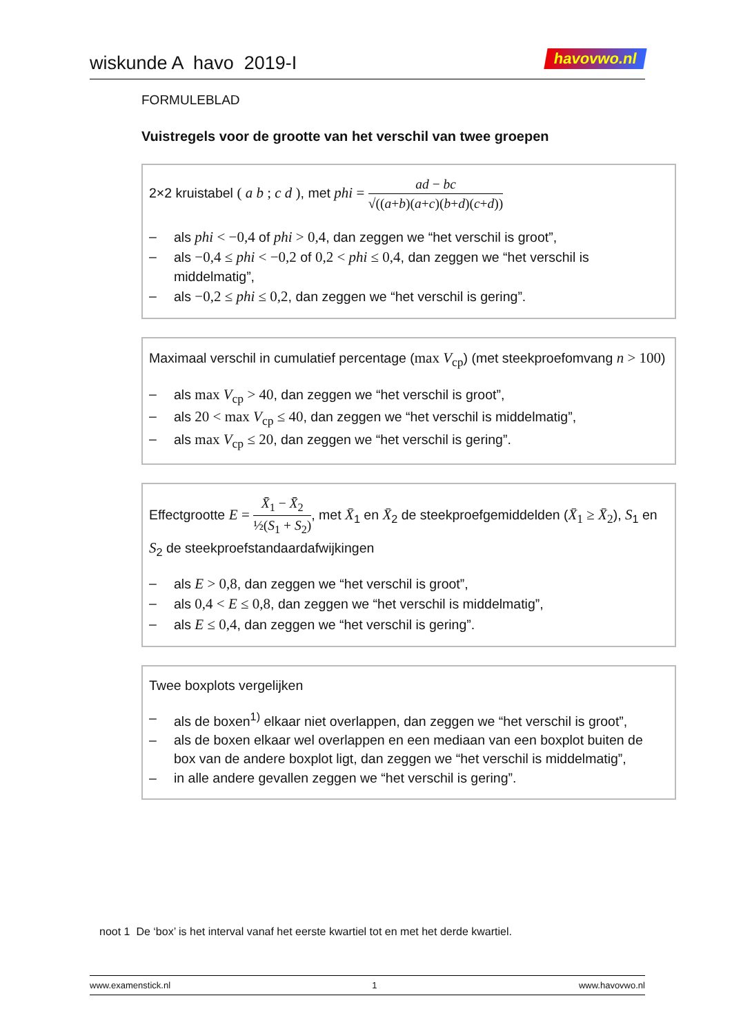wiskunde A havo 2019-I havovwo.nl
FORMULEBLAD
Vuistregels voor de grootte van het verschil van twee groepen
2×2 kruistabel ( a b ; c d ), met phi = ad − bc √((a+b)(a+c)(b+d)(c+d))
– als phi < −0,4 of phi > 0,4, dan zeggen we “het verschil is groot”,
– als −0,4 ≤ phi < −0,2 of 0,2 < phi ≤ 0,4, dan zeggen we “het verschil is middelmatig”,
– als −0,2 ≤ phi ≤ 0,2, dan zeggen we “het verschil is gering”.
Maximaal verschil in cumulatief percentage (max V<sub>cp</sub>) (met steekproefomvang n > 100)
– als max V<sub>cp</sub> > 40, dan zeggen we “het verschil is groot”,
– als 20 < max V<sub>cp</sub> ≤ 40, dan zeggen we “het verschil is middelmatig”,
– als max V<sub>cp</sub> ≤ 20, dan zeggen we “het verschil is gering”.
Effectgrootte E = X̄<sub>1</sub> − X̄<sub>2</sub> ½(S<sub>1</sub> + S<sub>2</sub>), met X̄<sub>1</sub> en X̄<sub>2</sub> de steekproefgemiddelden (X̄<sub>1</sub> ≥ X̄<sub>2</sub>), S<sub>1</sub> en S<sub>2</sub> de steekproefstandaardafwijkingen
– als E > 0,8, dan zeggen we “het verschil is groot”,
– als 0,4 < E ≤ 0,8, dan zeggen we “het verschil is middelmatig”,
– als E ≤ 0,4, dan zeggen we “het verschil is gering”.
Twee boxplots vergelijken
– als de boxen<sup>1)</sup> elkaar niet overlappen, dan zeggen we “het verschil is groot”,
– als de boxen elkaar wel overlappen en een mediaan van een boxplot buiten de box van de andere boxplot ligt, dan zeggen we “het verschil is middelmatig”,
– in alle andere gevallen zeggen we “het verschil is gering”.
noot 1 De ‘box’ is het interval vanaf het eerste kwartiel tot en met het derde kwartiel.
www.examenstick.nl 1 www.havovwo.nl